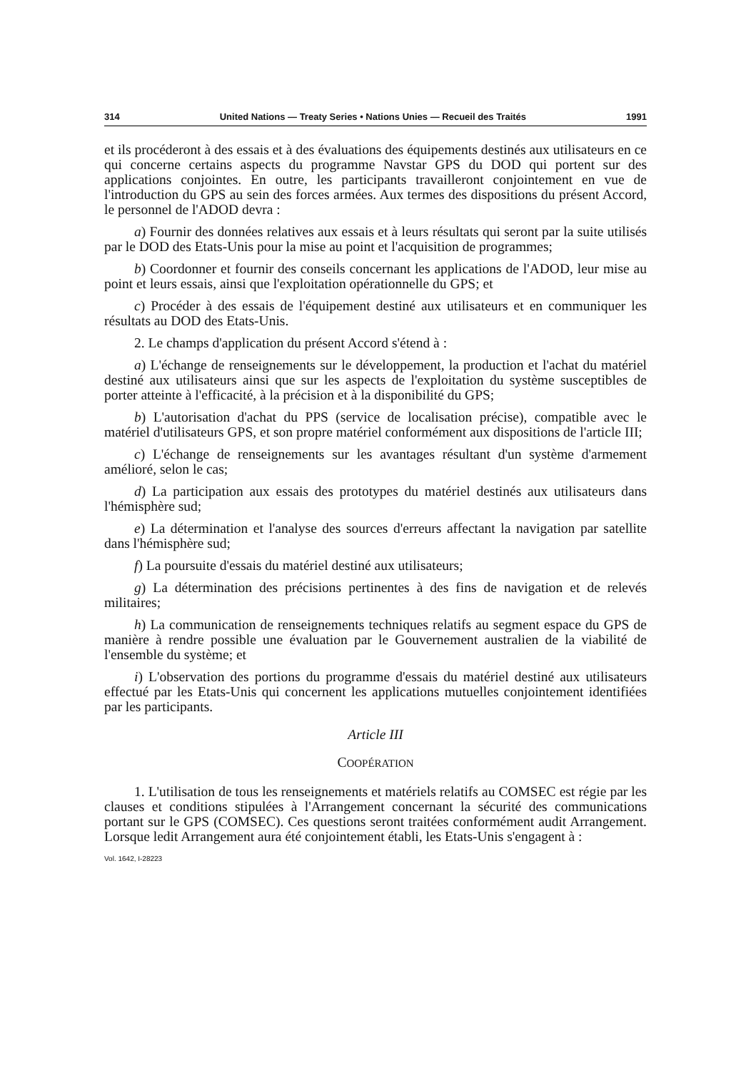314 United Nations — Treaty Series • Nations Unies — Recueil des Traités 1991
et ils procéderont à des essais et à des évaluations des équipements destinés aux utilisateurs en ce qui concerne certains aspects du programme Navstar GPS du DOD qui portent sur des applications conjointes. En outre, les participants travailleront conjointement en vue de l'introduction du GPS au sein des forces armées. Aux termes des dispositions du présent Accord, le personnel de l'ADOD devra :
a) Fournir des données relatives aux essais et à leurs résultats qui seront par la suite utilisés par le DOD des Etats-Unis pour la mise au point et l'acquisition de programmes;
b) Coordonner et fournir des conseils concernant les applications de l'ADOD, leur mise au point et leurs essais, ainsi que l'exploitation opérationnelle du GPS; et
c) Procéder à des essais de l'équipement destiné aux utilisateurs et en communiquer les résultats au DOD des Etats-Unis.
2. Le champs d'application du présent Accord s'étend à :
a) L'échange de renseignements sur le développement, la production et l'achat du matériel destiné aux utilisateurs ainsi que sur les aspects de l'exploitation du système susceptibles de porter atteinte à l'efficacité, à la précision et à la disponibilité du GPS;
b) L'autorisation d'achat du PPS (service de localisation précise), compatible avec le matériel d'utilisateurs GPS, et son propre matériel conformément aux dispositions de l'article III;
c) L'échange de renseignements sur les avantages résultant d'un système d'armement amélioré, selon le cas;
d) La participation aux essais des prototypes du matériel destinés aux utilisateurs dans l'hémisphère sud;
e) La détermination et l'analyse des sources d'erreurs affectant la navigation par satellite dans l'hémisphère sud;
f) La poursuite d'essais du matériel destiné aux utilisateurs;
g) La détermination des précisions pertinentes à des fins de navigation et de relevés militaires;
h) La communication de renseignements techniques relatifs au segment espace du GPS de manière à rendre possible une évaluation par le Gouvernement australien de la viabilité de l'ensemble du système; et
i) L'observation des portions du programme d'essais du matériel destiné aux utilisateurs effectué par les Etats-Unis qui concernent les applications mutuelles conjointement identifiées par les participants.
Article III
COOPÉRATION
1. L'utilisation de tous les renseignements et matériels relatifs au COMSEC est régie par les clauses et conditions stipulées à l'Arrangement concernant la sécurité des communications portant sur le GPS (COMSEC). Ces questions seront traitées conformément audit Arrangement. Lorsque ledit Arrangement aura été conjointement établi, les Etats-Unis s'engagent à :
Vol. 1642, I-28223